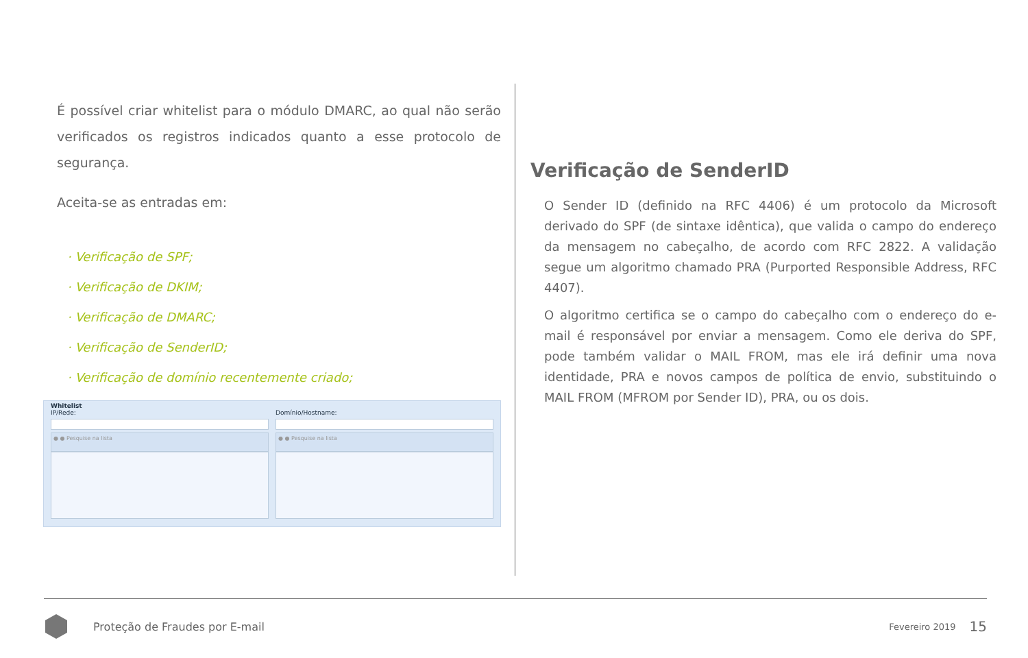É possível criar whitelist para o módulo DMARC, ao qual não serão verificados os registros indicados quanto a esse protocolo de segurança.
Aceita-se as entradas em:
· Verificação de SPF;
· Verificação de DKIM;
· Verificação de DMARC;
· Verificação de SenderID;
· Verificação de domínio recentemente criado;
Whitelist
IP/Rede:
● ● Pesquise na lista
Domínio/Hostname:
● ● Pesquise na lista
Verificação de SenderID
O Sender ID (definido na RFC 4406) é um protocolo da Microsoft derivado do SPF (de sintaxe idêntica), que valida o campo do endereço da mensagem no cabeçalho, de acordo com RFC 2822. A validação segue um algoritmo chamado PRA (Purported Responsible Address, RFC 4407).
O algoritmo certifica se o campo do cabeçalho com o endereço do e-mail é responsável por enviar a mensagem. Como ele deriva do SPF, pode também validar o MAIL FROM, mas ele irá definir uma nova identidade, PRA e novos campos de política de envio, substituindo o MAIL FROM (MFROM por Sender ID), PRA, ou os dois.
Proteção de Fraudes por E-mail Fevereiro 2019 15